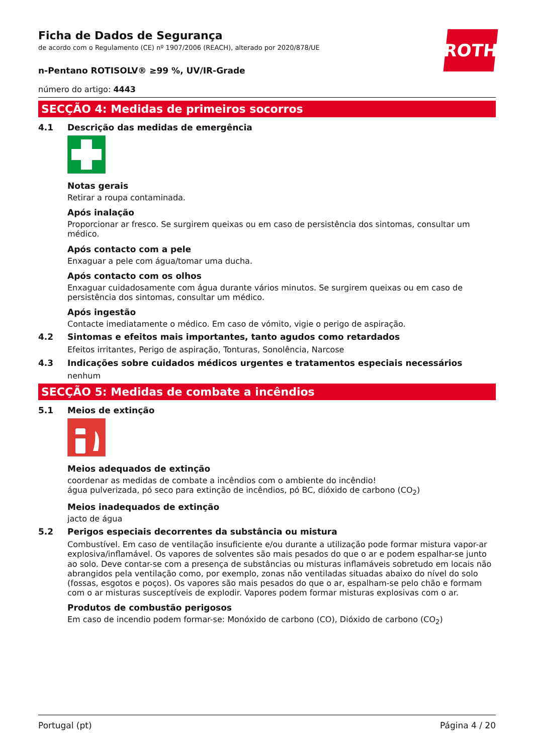ROTH
Ficha de Dados de Segurança
de acordo com o Regulamento (CE) nº 1907/2006 (REACH), alterado por 2020/878/UE
n-Pentano ROTISOLV® ≥99 %, UV/IR-Grade
número do artigo: 4443
SECÇÃO 4: Medidas de primeiros socorros
4.1 Descrição das medidas de emergência
Notas gerais
Retirar a roupa contaminada.
Após inalação
Proporcionar ar fresco. Se surgirem queixas ou em caso de persistência dos sintomas, consultar um médico.
Após contacto com a pele
Enxaguar a pele com água/tomar uma ducha.
Após contacto com os olhos
Enxaguar cuidadosamente com água durante vários minutos. Se surgirem queixas ou em caso de persistência dos sintomas, consultar um médico.
Após ingestão
Contacte imediatamente o médico. Em caso de vómito, vigie o perigo de aspiração.
4.2 Sintomas e efeitos mais importantes, tanto agudos como retardados
Efeitos irritantes, Perigo de aspiração, Tonturas, Sonolência, Narcose
4.3 Indicações sobre cuidados médicos urgentes e tratamentos especiais necessários
nenhum
SECÇÃO 5: Medidas de combate a incêndios
5.1 Meios de extinção
Meios adequados de extinção
coordenar as medidas de combate a incêndios com o ambiente do incêndio!
água pulverizada, pó seco para extinção de incêndios, pó BC, dióxido de carbono (CO<sub>2</sub>)
Meios inadequados de extinção
jacto de água
5.2 Perigos especiais decorrentes da substância ou mistura
Combustível. Em caso de ventilação insuficiente e/ou durante a utilização pode formar mistura vapor-ar explosiva/inflamável. Os vapores de solventes são mais pesados do que o ar e podem espalhar-se junto ao solo. Deve contar-se com a presença de substâncias ou misturas inflamáveis sobretudo em locais não abrangidos pela ventilação como, por exemplo, zonas não ventiladas situadas abaixo do nível do solo (fossas, esgotos e poços). Os vapores são mais pesados do que o ar, espalham-se pelo chão e formam com o ar misturas susceptíveis de explodir. Vapores podem formar misturas explosivas com o ar.
Produtos de combustão perigosos
Em caso de incendio podem formar-se: Monóxido de carbono (CO), Dióxido de carbono (CO<sub>2</sub>)
Portugal (pt) Página 4 / 20